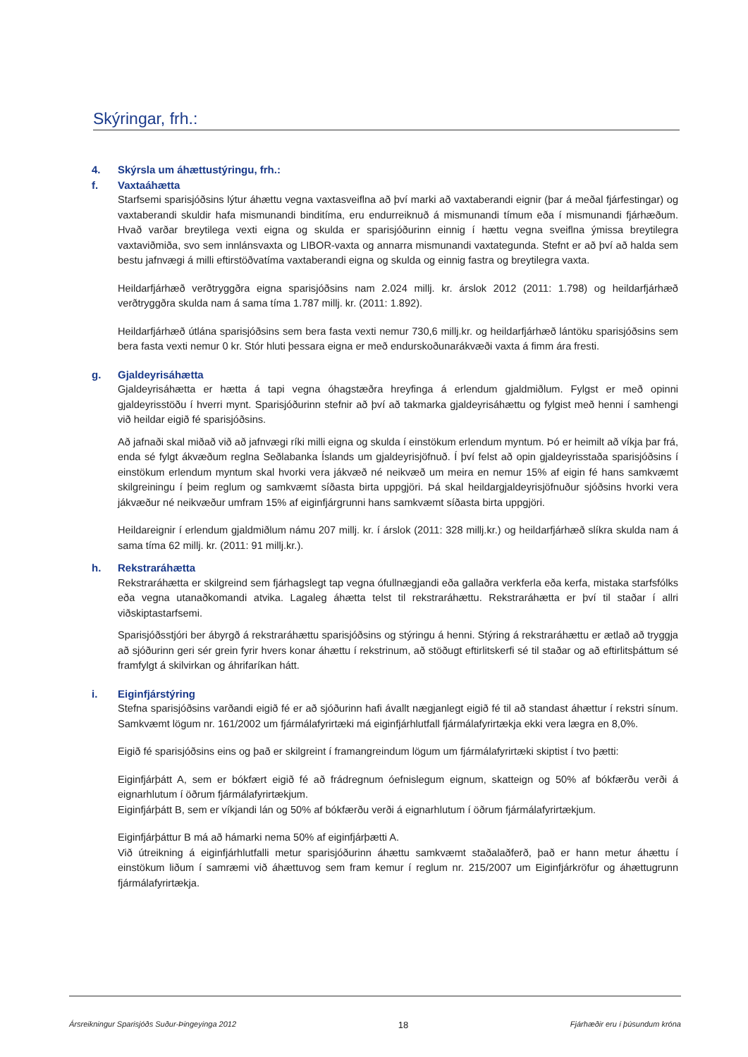Skýringar, frh.:
4. Skýrsla um áhættustýringu, frh.:
f. Vaxtaáhætta
Starfsemi sparisjóðsins lýtur áhættu vegna vaxtasveiflna að því marki að vaxtaberandi eignir (þar á meðal fjárfestingar) og vaxtaberandi skuldir hafa mismunandi binditíma, eru endurreiknuð á mismunandi tímum eða í mismunandi fjárhæðum. Hvað varðar breytilega vexti eigna og skulda er sparisjóðurinn einnig í hættu vegna sveiflna ýmissa breytilegra vaxtaviðmiða, svo sem innlánsvaxta og LIBOR-vaxta og annarra mismunandi vaxtategunda. Stefnt er að því að halda sem bestu jafnvægi á milli eftirstöðvatíma vaxtaberandi eigna og skulda og einnig fastra og breytilegra vaxta.
Heildarfjárhæð verðtryggðra eigna sparisjóðsins nam 2.024 millj. kr. árslok 2012 (2011: 1.798) og heildarfjárhæð verðtryggðra skulda nam á sama tíma 1.787 millj. kr. (2011: 1.892).
Heildarfjárhæð útlána sparisjóðsins sem bera fasta vexti nemur 730,6 millj.kr. og heildarfjárhæð lántöku sparisjóðsins sem bera fasta vexti nemur 0 kr. Stór hluti þessara eigna er með endurskoðunarákvæði vaxta á fimm ára fresti.
g. Gjaldeyrisáhætta
Gjaldeyrisáhætta er hætta á tapi vegna óhagstæðra hreyfinga á erlendum gjaldmiðlum. Fylgst er með opinni gjaldeyrisstöðu í hverri mynt. Sparisjóðurinn stefnir að því að takmarka gjaldeyrisáhættu og fylgist með henni í samhengi við heildar eigið fé sparisjóðsins.
Að jafnaði skal miðað við að jafnvægi ríki milli eigna og skulda í einstökum erlendum myntum. Þó er heimilt að víkja þar frá, enda sé fylgt ákvæðum reglna Seðlabanka Íslands um gjaldeyrisjöfnuð. Í því felst að opin gjaldeyrisstaða sparisjóðsins í einstökum erlendum myntum skal hvorki vera jákvæð né neikvæð um meira en nemur 15% af eigin fé hans samkvæmt skilgreiningu í þeim reglum og samkvæmt síðasta birta uppgjöri. Þá skal heildargjaldeyrisjöfnuður sjóðsins hvorki vera jákvæður né neikvæður umfram 15% af eiginfjárgrunni hans samkvæmt síðasta birta uppgjöri.
Heildareignir í erlendum gjaldmiðlum námu 207 millj. kr. í árslok (2011: 328 millj.kr.) og heildarfjárhæð slíkra skulda nam á sama tíma 62 millj. kr. (2011: 91 millj.kr.).
h. Rekstraráhætta
Rekstraráhætta er skilgreind sem fjárhagslegt tap vegna ófullnægjandi eða gallaðra verkferla eða kerfa, mistaka starfsfólks eða vegna utanaðkomandi atvika. Lagaleg áhætta telst til rekstraráhættu. Rekstraráhætta er því til staðar í allri viðskiptastarfsemi.
Sparisjóðsstjóri ber ábyrgð á rekstraráhættu sparisjóðsins og stýringu á henni. Stýring á rekstraráhættu er ætlað að tryggja að sjóðurinn geri sér grein fyrir hvers konar áhættu í rekstrinum, að stöðugt eftirlitskerfi sé til staðar og að eftirlitsþáttum sé framfylgt á skilvirkan og áhrifaríkan hátt.
i. Eiginfjárstýring
Stefna sparisjóðsins varðandi eigið fé er að sjóðurinn hafi ávallt nægjanlegt eigið fé til að standast áhættur í rekstri sínum. Samkvæmt lögum nr. 161/2002 um fjármálafyrirtæki má eiginfjárhlutfall fjármálafyrirtækja ekki vera lægra en 8,0%.
Eigið fé sparisjóðsins eins og það er skilgreint í framangreindum lögum um fjármálafyrirtæki skiptist í tvo þætti:
Eiginfjárþátt A, sem er bókfært eigið fé að frádregnum óefnislegum eignum, skatteign og 50% af bókfærðu verði á eignarhlutum í öðrum fjármálafyrirtækjum.
Eiginfjárþátt B, sem er víkjandi lán og 50% af bókfærðu verði á eignarhlutum í öðrum fjármálafyrirtækjum.
Eiginfjárþáttur B má að hámarki nema 50% af eiginfjárþætti A.
Við útreikning á eiginfjárhlutfalli metur sparisjóðurinn áhættu samkvæmt staðalaðferð, það er hann metur áhættu í einstökum liðum í samræmi við áhættuvog sem fram kemur í reglum nr. 215/2007 um Eiginfjárkröfur og áhættugrunn fjármálafyrirtækja.
Ársreikningur Sparisjóðs Suður-Þingeyinga 2012 18 Fjárhæðir eru í þúsundum króna